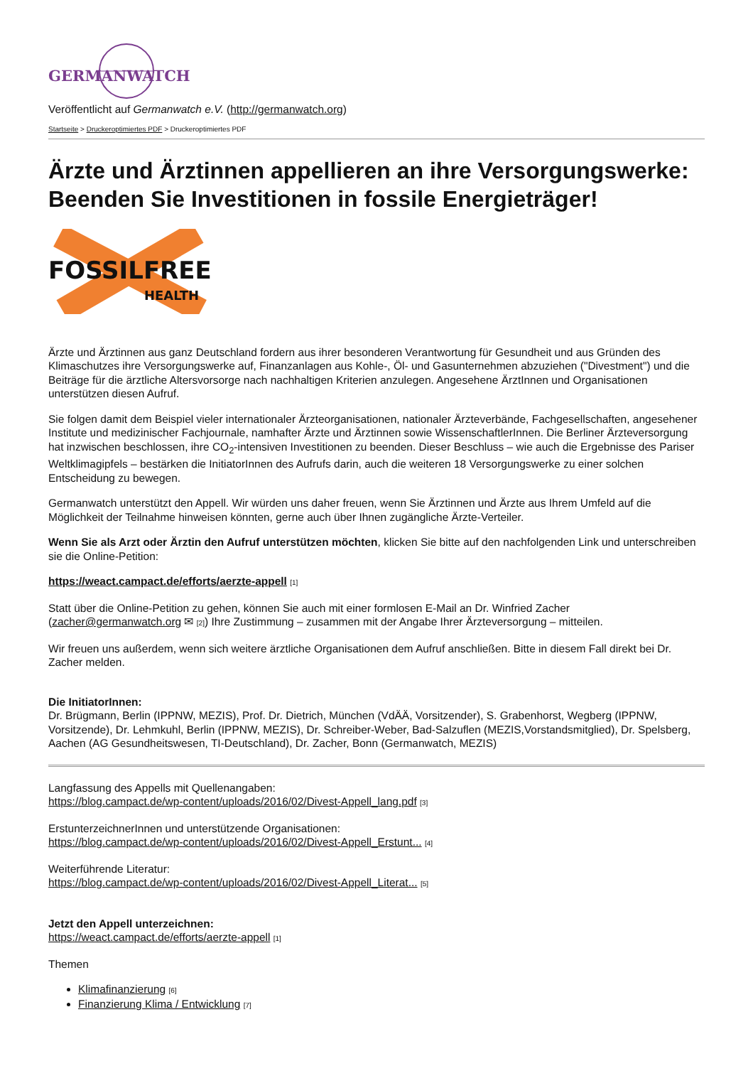GERMANWATCH
Veröffentlicht auf Germanwatch e.V. (http://germanwatch.org)
Startseite > Druckeroptimiertes PDF > Druckeroptimiertes PDF
Ärzte und Ärztinnen appellieren an ihre Versorgungswerke: Beenden Sie Investitionen in fossile Energieträger!
FOSSILFREE
HEALTH
Ärzte und Ärztinnen aus ganz Deutschland fordern aus ihrer besonderen Verantwortung für Gesundheit und aus Gründen des Klimaschutzes ihre Versorgungswerke auf, Finanzanlagen aus Kohle-, Öl- und Gasunternehmen abzuziehen ("Divestment") und die Beiträge für die ärztliche Altersvorsorge nach nachhaltigen Kriterien anzulegen. Angesehene ÄrztInnen und Organisationen unterstützen diesen Aufruf.
Sie folgen damit dem Beispiel vieler internationaler Ärzteorganisationen, nationaler Ärzteverbände, Fachgesellschaften, angesehener Institute und medizinischer Fachjournale, namhafter Ärzte und Ärztinnen sowie WissenschaftlerInnen. Die Berliner Ärzteversorgung hat inzwischen beschlossen, ihre CO<sub>2</sub>-intensiven Investitionen zu beenden. Dieser Beschluss – wie auch die Ergebnisse des Pariser Weltklimagipfels – bestärken die InitiatorInnen des Aufrufs darin, auch die weiteren 18 Versorgungswerke zu einer solchen Entscheidung zu bewegen.
Germanwatch unterstützt den Appell. Wir würden uns daher freuen, wenn Sie Ärztinnen und Ärzte aus Ihrem Umfeld auf die Möglichkeit der Teilnahme hinweisen könnten, gerne auch über Ihnen zugängliche Ärzte-Verteiler.
Wenn Sie als Arzt oder Ärztin den Aufruf unterstützen möchten, klicken Sie bitte auf den nachfolgenden Link und unterschreiben sie die Online-Petition:
https://weact.campact.de/efforts/aerzte-appell [1]
Statt über die Online-Petition zu gehen, können Sie auch mit einer formlosen E-Mail an Dr. Winfried Zacher (zacher@germanwatch.org ✉ [2]) Ihre Zustimmung – zusammen mit der Angabe Ihrer Ärzteversorgung – mitteilen.
Wir freuen uns außerdem, wenn sich weitere ärztliche Organisationen dem Aufruf anschließen. Bitte in diesem Fall direkt bei Dr. Zacher melden.
Die InitiatorInnen:
Dr. Brügmann, Berlin (IPPNW, MEZIS), Prof. Dr. Dietrich, München (VdÄÄ, Vorsitzender), S. Grabenhorst, Wegberg (IPPNW, Vorsitzende), Dr. Lehmkuhl, Berlin (IPPNW, MEZIS), Dr. Schreiber-Weber, Bad-Salzuflen (MEZIS,Vorstandsmitglied), Dr. Spelsberg, Aachen (AG Gesundheitswesen, TI-Deutschland), Dr. Zacher, Bonn (Germanwatch, MEZIS)
Langfassung des Appells mit Quellenangaben:
https://blog.campact.de/wp-content/uploads/2016/02/Divest-Appell_lang.pdf [3]
ErstunterzeichnerInnen und unterstützende Organisationen:
https://blog.campact.de/wp-content/uploads/2016/02/Divest-Appell_Erstunt... [4]
Weiterführende Literatur:
https://blog.campact.de/wp-content/uploads/2016/02/Divest-Appell_Literat... [5]
Jetzt den Appell unterzeichnen:
https://weact.campact.de/efforts/aerzte-appell [1]
Themen
Klimafinanzierung [6]
Finanzierung Klima / Entwicklung [7]